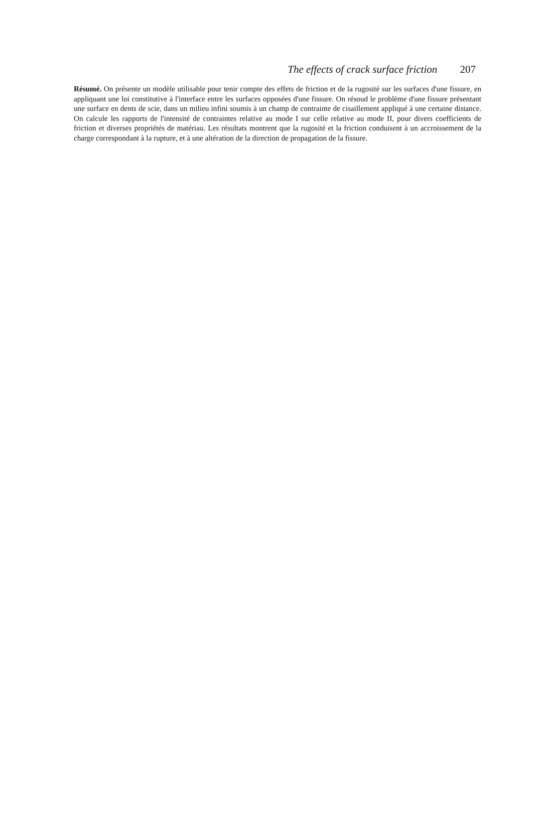The effects of crack surface friction 207
Résumé. On présente un modèle utilisable pour tenir compte des effets de friction et de la rugosité sur les surfaces d'une fissure, en appliquant une loi constitutive à l'interface entre les surfaces opposées d'une fissure. On résoud le problème d'une fissure présentant une surface en dents de scie, dans un milieu infini soumis à un champ de contrainte de cisaillement appliqué à une certaine distance. On calcule les rapports de l'intensité de contraintes relative au mode I sur celle relative au mode II, pour divers coefficients de friction et diverses propriétés de matériau. Les résultats montrent que la rugosité et la friction conduisent à un accroissement de la charge correspondant à la rupture, et à une altération de la direction de propagation de la fissure.